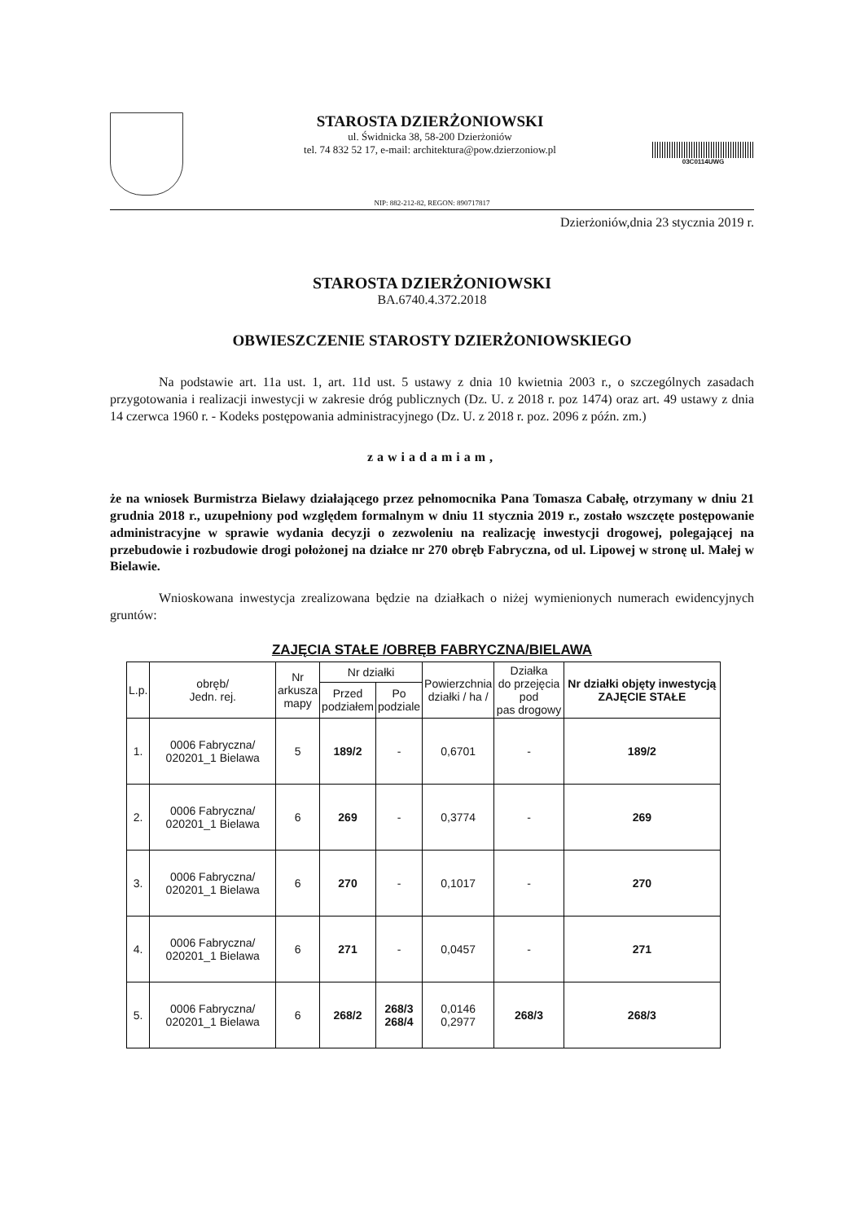STAROSTA DZIERŻONIOWSKI
ul. Świdnicka 38, 58-200 Dzierżoniów
tel. 74 832 52 17, e-mail: architektura@pow.dzierzoniow.pl
03C0114UWG
NIP: 882-212-82, REGON: 890717817
Dzierżoniów,dnia 23 stycznia 2019 r.
STAROSTA DZIERŻONIOWSKI
BA.6740.4.372.2018
OBWIESZCZENIE STAROSTY DZIERŻONIOWSKIEGO
Na podstawie art. 11a ust. 1, art. 11d ust. 5 ustawy z dnia 10 kwietnia 2003 r., o szczególnych zasadach przygotowania i realizacji inwestycji w zakresie dróg publicznych (Dz. U. z 2018 r. poz 1474) oraz art. 49 ustawy z dnia 14 czerwca 1960 r. - Kodeks postępowania administracyjnego (Dz. U. z 2018 r. poz. 2096 z późn. zm.)
zawiadamiam,
że na wniosek Burmistrza Bielawy działającego przez pełnomocnika Pana Tomasza Cabałę, otrzymany w dniu 21 grudnia 2018 r., uzupełniony pod względem formalnym w dniu 11 stycznia 2019 r., zostało wszczęte postępowanie administracyjne w sprawie wydania decyzji o zezwoleniu na realizację inwestycji drogowej, polegającej na przebudowie i rozbudowie drogi położonej na działce nr 270 obręb Fabryczna, od ul. Lipowej w stronę ul. Małej w Bielawie.
Wnioskowana inwestycja zrealizowana będzie na działkach o niżej wymienionych numerach ewidencyjnych gruntów:
ZAJĘCIA STAŁE /OBRĘB FABRYCZNA/BIELAWA
| L.p. | obręb/ Jedn. rej. | Nr arkusza mapy | Nr działki | | Powierzchnia działki / ha / | Działka do przejęcia pod pas drogowy | Nr działki objęty inwestycją ZAJĘCIE STAŁE |
| --- | --- | --- | --- | --- | --- | --- | --- |
| | | | Przed podziałem | Po podziale | | | |
| 1. | 0006 Fabryczna/ 020201_1 Bielawa | 5 | 189/2 | - | 0,6701 | - | 189/2 |
| 2. | 0006 Fabryczna/ 020201_1 Bielawa | 6 | 269 | - | 0,3774 | - | 269 |
| 3. | 0006 Fabryczna/ 020201_1 Bielawa | 6 | 270 | - | 0,1017 | - | 270 |
| 4. | 0006 Fabryczna/ 020201_1 Bielawa | 6 | 271 | - | 0,0457 | - | 271 |
| 5. | 0006 Fabryczna/ 020201_1 Bielawa | 6 | 268/2 | 268/3 268/4 | 0,0146 0,2977 | 268/3 | 268/3 |